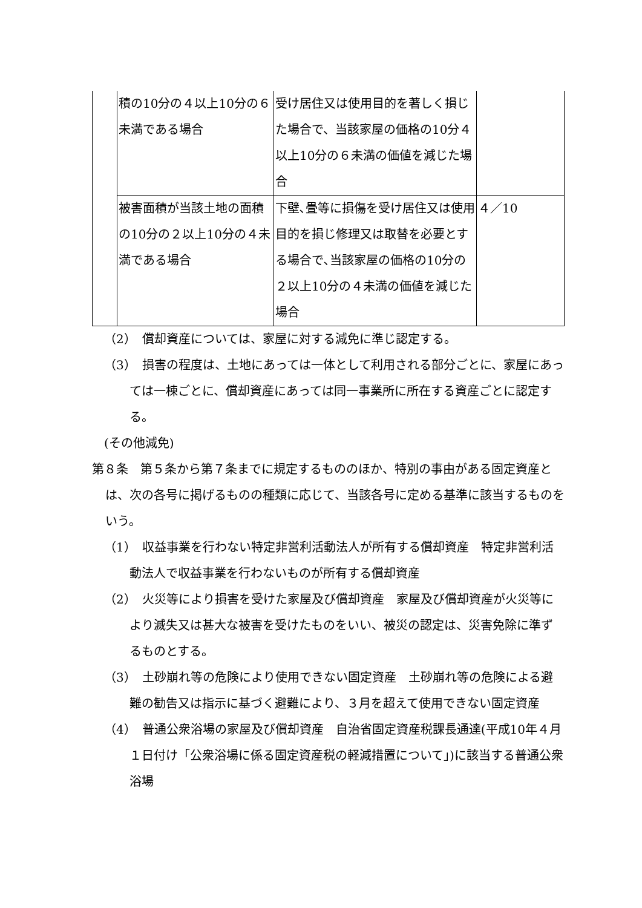| | 積の10分の４以上10分の６未満である場合 | 受け居住又は使用目的を著しく損じた場合で、当該家屋の価格の10分４以上10分の６未満の価値を減じた場合 | |
| | 被害面積が当該土地の面積の10分の２以上10分の４未満である場合 | 下壁､畳等に損傷を受け居住又は使用目的を損じ修理又は取替を必要とする場合で､当該家屋の価格の10分の２以上10分の４未満の価値を減じた場合 | ４／10 |
（2）　償却資産については、家屋に対する減免に準じ認定する。
（3）　損害の程度は、土地にあっては一体として利用される部分ごとに、家屋にあっては一棟ごとに、償却資産にあっては同一事業所に所在する資産ごとに認定する。
(その他減免)
第８条　第５条から第７条までに規定するもののほか、特別の事由がある固定資産とは、次の各号に掲げるものの種類に応じて、当該各号に定める基準に該当するものをいう。
（1）　収益事業を行わない特定非営利活動法人が所有する償却資産　特定非営利活動法人で収益事業を行わないものが所有する償却資産
（2）　火災等により損害を受けた家屋及び償却資産　家屋及び償却資産が火災等により滅失又は甚大な被害を受けたものをいい、被災の認定は、災害免除に準ずるものとする。
（3）　土砂崩れ等の危険により使用できない固定資産　土砂崩れ等の危険による避難の勧告又は指示に基づく避難により、３月を超えて使用できない固定資産
（4）　普通公衆浴場の家屋及び償却資産　自治省固定資産税課長通達(平成10年４月１日付け「公衆浴場に係る固定資産税の軽減措置について」)に該当する普通公衆浴場